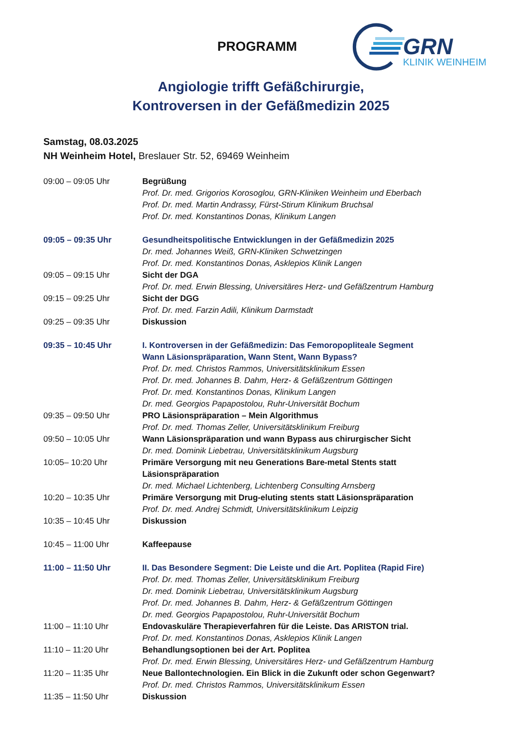PROGRAMM
GRN
KLINIK WEINHEIM
Angiologie trifft Gefäßchirurgie,
Kontroversen in der Gefäßmedizin 2025
Samstag, 08.03.2025
NH Weinheim Hotel, Breslauer Str. 52, 69469 Weinheim
| 09:00 – 09:05 Uhr | Begrüßung Prof. Dr. med. Grigorios Korosoglou, GRN-Kliniken Weinheim und Eberbach Prof. Dr. med. Martin Andrassy, Fürst-Stirum Klinikum Bruchsal Prof. Dr. med. Konstantinos Donas, Klinikum Langen |
| 09:05 – 09:35 Uhr | Gesundheitspolitische Entwicklungen in der Gefäßmedizin 2025 Dr. med. Johannes Weiß, GRN-Kliniken Schwetzingen Prof. Dr. med. Konstantinos Donas, Asklepios Klinik Langen |
| 09:05 – 09:15 Uhr | Sicht der DGA Prof. Dr. med. Erwin Blessing, Universitäres Herz- und Gefäßzentrum Hamburg |
| 09:15 – 09:25 Uhr | Sicht der DGG Prof. Dr. med. Farzin Adili, Klinikum Darmstadt |
| 09:25 – 09:35 Uhr | Diskussion |
| 09:35 – 10:45 Uhr | I. Kontroversen in der Gefäßmedizin: Das Femoropopliteale Segment Wann Läsionspräparation, Wann Stent, Wann Bypass? Prof. Dr. med. Christos Rammos, Universitätsklinikum Essen Prof. Dr. med. Johannes B. Dahm, Herz- & Gefäßzentrum Göttingen Prof. Dr. med. Konstantinos Donas, Klinikum Langen Dr. med. Georgios Papapostolou, Ruhr-Universität Bochum |
| 09:35 – 09:50 Uhr | PRO Läsionspräparation – Mein Algorithmus Prof. Dr. med. Thomas Zeller, Universitätsklinikum Freiburg |
| 09:50 – 10:05 Uhr | Wann Läsionspräparation und wann Bypass aus chirurgischer Sicht Dr. med. Dominik Liebetrau, Universitätsklinikum Augsburg |
| 10:05– 10:20 Uhr | Primäre Versorgung mit neu Generations Bare-metal Stents statt Läsionspräparation Dr. med. Michael Lichtenberg, Lichtenberg Consulting Arnsberg |
| 10:20 – 10:35 Uhr | Primäre Versorgung mit Drug-eluting stents statt Läsionspräparation Prof. Dr. med. Andrej Schmidt, Universitätsklinikum Leipzig |
| 10:35 – 10:45 Uhr | Diskussion |
| 10:45 – 11:00 Uhr | Kaffeepause |
| 11:00 – 11:50 Uhr | II. Das Besondere Segment: Die Leiste und die Art. Poplitea (Rapid Fire) Prof. Dr. med. Thomas Zeller, Universitätsklinikum Freiburg Dr. med. Dominik Liebetrau, Universitätsklinikum Augsburg Prof. Dr. med. Johannes B. Dahm, Herz- & Gefäßzentrum Göttingen Dr. med. Georgios Papapostolou, Ruhr-Universität Bochum |
| 11:00 – 11:10 Uhr | Endovaskuläre Therapieverfahren für die Leiste. Das ARISTON trial. Prof. Dr. med. Konstantinos Donas, Asklepios Klinik Langen |
| 11:10 – 11:20 Uhr | Behandlungsoptionen bei der Art. Poplitea Prof. Dr. med. Erwin Blessing, Universitäres Herz- und Gefäßzentrum Hamburg |
| 11:20 – 11:35 Uhr | Neue Ballontechnologien. Ein Blick in die Zukunft oder schon Gegenwart? Prof. Dr. med. Christos Rammos, Universitätsklinikum Essen |
| 11:35 – 11:50 Uhr | Diskussion |